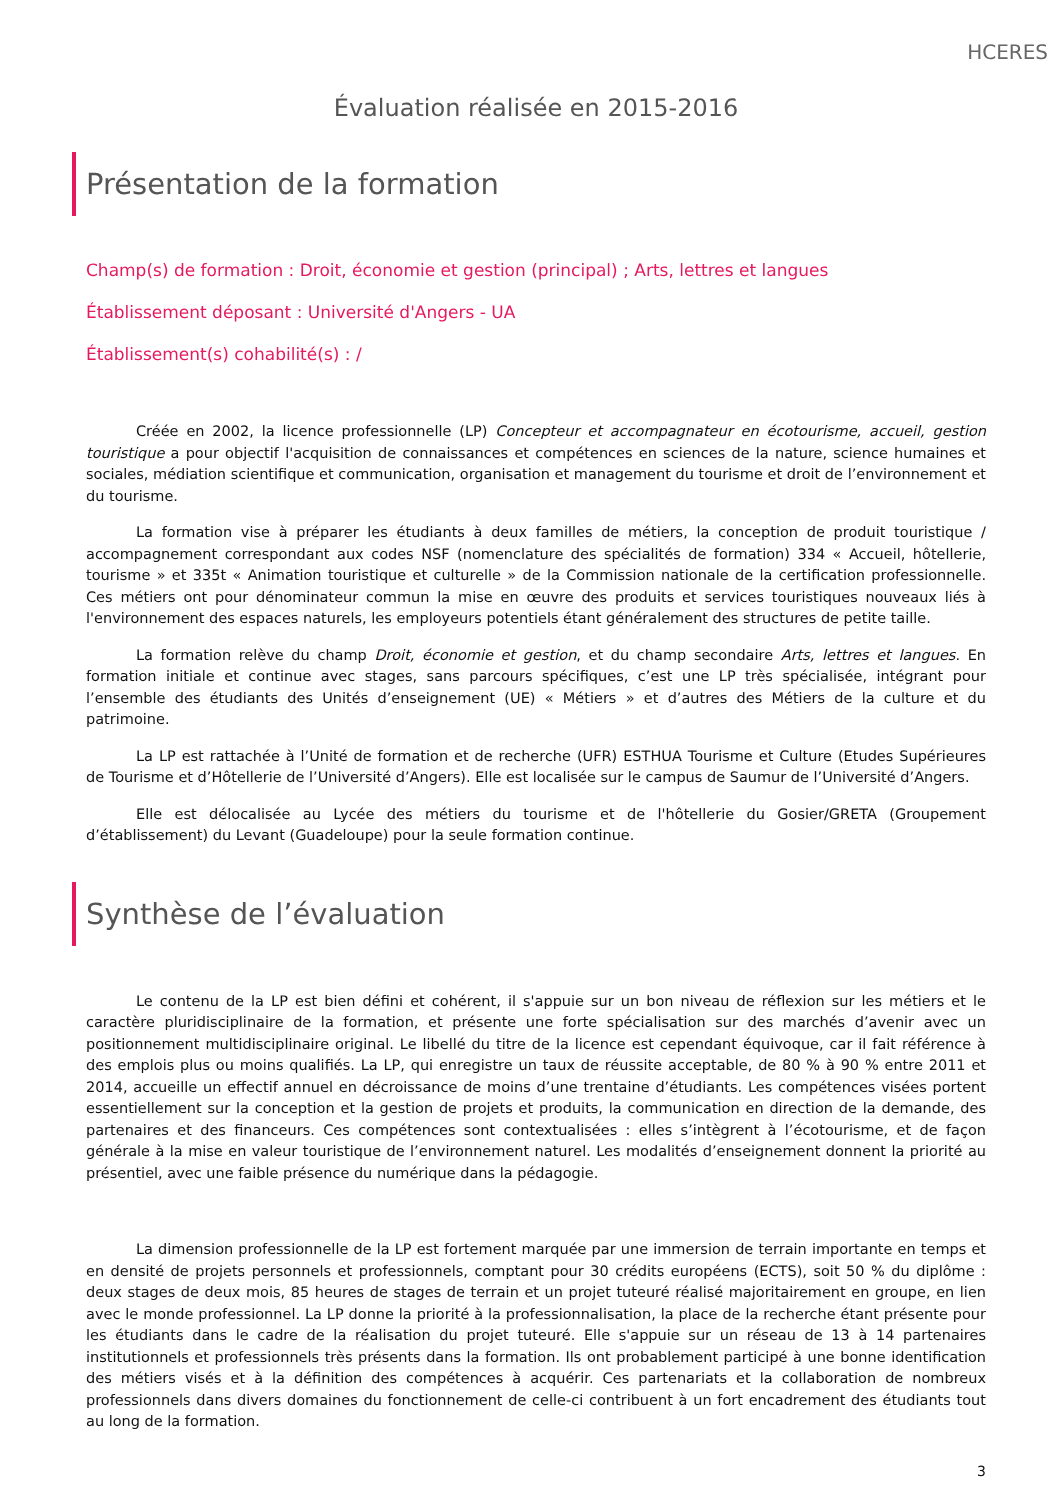HCERES
Évaluation réalisée en 2015-2016
Présentation de la formation
Champ(s) de formation : Droit, économie et gestion (principal) ; Arts, lettres et langues
Établissement déposant : Université d'Angers - UA
Établissement(s) cohabilité(s) : /
Créée en 2002, la licence professionnelle (LP) Concepteur et accompagnateur en écotourisme, accueil, gestion touristique a pour objectif l'acquisition de connaissances et compétences en sciences de la nature, science humaines et sociales, médiation scientifique et communication, organisation et management du tourisme et droit de l’environnement et du tourisme.
La formation vise à préparer les étudiants à deux familles de métiers, la conception de produit touristique / accompagnement correspondant aux codes NSF (nomenclature des spécialités de formation) 334 « Accueil, hôtellerie, tourisme » et 335t « Animation touristique et culturelle » de la Commission nationale de la certification professionnelle. Ces métiers ont pour dénominateur commun la mise en œuvre des produits et services touristiques nouveaux liés à l'environnement des espaces naturels, les employeurs potentiels étant généralement des structures de petite taille.
La formation relève du champ Droit, économie et gestion, et du champ secondaire Arts, lettres et langues. En formation initiale et continue avec stages, sans parcours spécifiques, c’est une LP très spécialisée, intégrant pour l’ensemble des étudiants des Unités d’enseignement (UE) « Métiers » et d’autres des Métiers de la culture et du patrimoine.
La LP est rattachée à l’Unité de formation et de recherche (UFR) ESTHUA Tourisme et Culture (Etudes Supérieures de Tourisme et d’Hôtellerie de l’Université d’Angers). Elle est localisée sur le campus de Saumur de l’Université d’Angers.
Elle est délocalisée au Lycée des métiers du tourisme et de l'hôtellerie du Gosier/GRETA (Groupement d’établissement) du Levant (Guadeloupe) pour la seule formation continue.
Synthèse de l’évaluation
Le contenu de la LP est bien défini et cohérent, il s'appuie sur un bon niveau de réflexion sur les métiers et le caractère pluridisciplinaire de la formation, et présente une forte spécialisation sur des marchés d’avenir avec un positionnement multidisciplinaire original. Le libellé du titre de la licence est cependant équivoque, car il fait référence à des emplois plus ou moins qualifiés. La LP, qui enregistre un taux de réussite acceptable, de 80 % à 90 % entre 2011 et 2014, accueille un effectif annuel en décroissance de moins d’une trentaine d’étudiants. Les compétences visées portent essentiellement sur la conception et la gestion de projets et produits, la communication en direction de la demande, des partenaires et des financeurs. Ces compétences sont contextualisées : elles s’intègrent à l’écotourisme, et de façon générale à la mise en valeur touristique de l’environnement naturel. Les modalités d’enseignement donnent la priorité au présentiel, avec une faible présence du numérique dans la pédagogie.
La dimension professionnelle de la LP est fortement marquée par une immersion de terrain importante en temps et en densité de projets personnels et professionnels, comptant pour 30 crédits européens (ECTS), soit 50 % du diplôme : deux stages de deux mois, 85 heures de stages de terrain et un projet tuteuré réalisé majoritairement en groupe, en lien avec le monde professionnel. La LP donne la priorité à la professionnalisation, la place de la recherche étant présente pour les étudiants dans le cadre de la réalisation du projet tuteuré. Elle s'appuie sur un réseau de 13 à 14 partenaires institutionnels et professionnels très présents dans la formation. Ils ont probablement participé à une bonne identification des métiers visés et à la définition des compétences à acquérir. Ces partenariats et la collaboration de nombreux professionnels dans divers domaines du fonctionnement de celle-ci contribuent à un fort encadrement des étudiants tout au long de la formation.
3